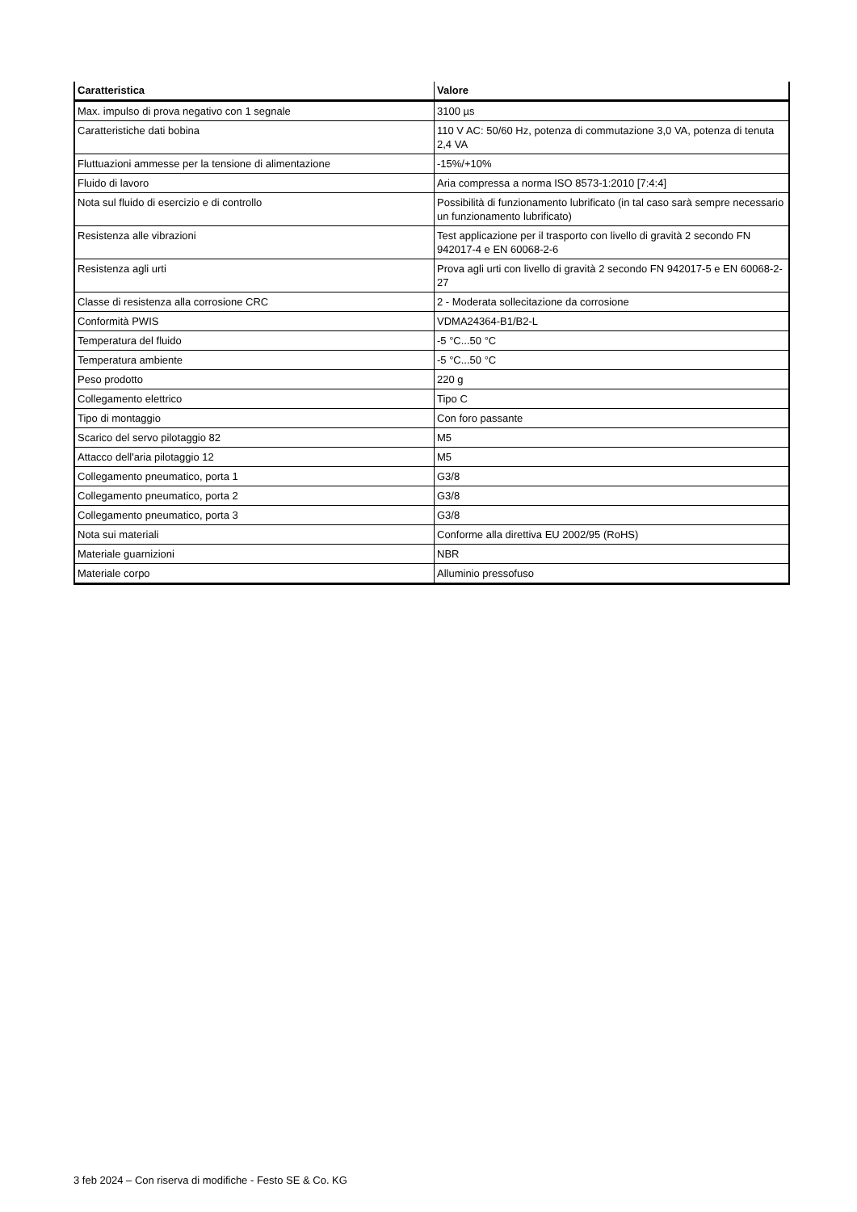| Caratteristica | Valore |
| --- | --- |
| Max. impulso di prova negativo con 1 segnale | 3100 µs |
| Caratteristiche dati bobina | 110 V AC: 50/60 Hz, potenza di commutazione 3,0 VA, potenza di tenuta 2,4 VA |
| Fluttuazioni ammesse per la tensione di alimentazione | -15%/+10% |
| Fluido di lavoro | Aria compressa a norma ISO 8573-1:2010 [7:4:4] |
| Nota sul fluido di esercizio e di controllo | Possibilità di funzionamento lubrificato (in tal caso sarà sempre necessario un funzionamento lubrificato) |
| Resistenza alle vibrazioni | Test applicazione per il trasporto con livello di gravità 2 secondo FN 942017-4 e EN 60068-2-6 |
| Resistenza agli urti | Prova agli urti con livello di gravità 2 secondo FN 942017-5 e EN 60068-2-27 |
| Classe di resistenza alla corrosione CRC | 2 - Moderata sollecitazione da corrosione |
| Conformità PWIS | VDMA24364-B1/B2-L |
| Temperatura del fluido | -5 °C...50 °C |
| Temperatura ambiente | -5 °C...50 °C |
| Peso prodotto | 220 g |
| Collegamento elettrico | Tipo C |
| Tipo di montaggio | Con foro passante |
| Scarico del servo pilotaggio 82 | M5 |
| Attacco dell'aria pilotaggio 12 | M5 |
| Collegamento pneumatico, porta 1 | G3/8 |
| Collegamento pneumatico, porta 2 | G3/8 |
| Collegamento pneumatico, porta 3 | G3/8 |
| Nota sui materiali | Conforme alla direttiva EU 2002/95 (RoHS) |
| Materiale guarnizioni | NBR |
| Materiale corpo | Alluminio pressofuso |
3 feb 2024 – Con riserva di modifiche - Festo SE & Co. KG